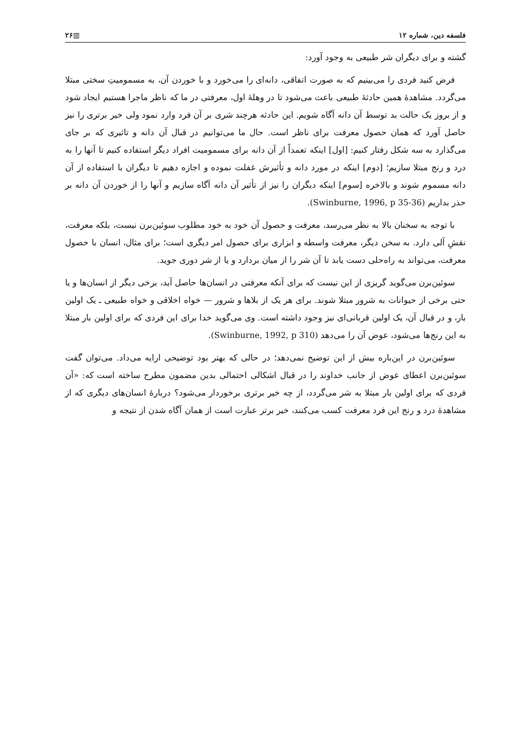فلسفه دین، شماره ۱۲ ▥۲۶
گشته و برای دیگران شر طبیعی به وجود آورد:
فرض کنید فردی را می‌بینیم که به صورت اتفاقی، دانه‌ای را می‌خورد و با خوردن آن، به مسمومیتِ سختی مبتلا می‌گردد. مشاهدهٔ همین حادثهٔ طبیعی باعث می‌شود تا در وهلهٔ اول، معرفتی در ما که ناظر ماجرا هستیم ایجاد شود و از بروز یک حالت بد توسط آن دانه آگاه شویم. این حادثه هرچند شری بر آن فرد وارد نمود ولی خیر برتری را نیز حاصل آورد که همان حصول معرفت برای ناظر است. حال ما می‌توانیم در قبال آن دانه و تاثیری که بر جای می‌گذارد به سه شکل رفتار کنیم: [اول] اینکه تعمداً از آن دانه برای مسمومیت افراد دیگر استفاده کنیم تا آنها را به درد و رنج مبتلا سازیم؛ [دوم] اینکه در مورد دانه و تأثیرش غفلت نموده و اجازه دهیم تا دیگران با استفاده از آن دانه مسموم شوند و بالاخره [سوم] اینکه دیگران را نیز از تأثیر آن دانه آگاه سازیم و آنها را از خوردن آن دانه بر حذر بداریم (Swinburne, 1996, p 35-36).
با توجه به سخنان بالا به نظر می‌رسد، معرفت و حصول آن خود به خود مطلوب سوئین‌برن نیست، بلکه معرفت، نقشِ آلی دارد. به سخن دیگر، معرفت واسطه و ابزاری برای حصول امر دیگری است؛ برای مثال، انسان با حصول معرفت، می‌تواند به راه‌حلی دست یابد تا آن شر را از میان بردارد و یا از شر دوری جوید.
سوئین‌برن می‌گوید گریزی از این نیست که برای آنکه معرفتی در انسان‌ها حاصل آید، برخی دیگر از انسان‌ها و یا حتی برخی از حیوانات به شرور مبتلا شوند. برای هر یک از بلاها و شرور — خواه اخلاقی و خواه طبیعی ـ یک اولین بار، و در قبال آن، یک اولین قربانی‌ای نیز وجود داشته است. وی می‌گوید خدا برای این فردی که برای اولین بار مبتلا به این رنج‌ها می‌شود، عوض آن را می‌دهد (Swinburne, 1992, p 310).
سوئین‌برن در این‌باره بیش از این توضیح نمی‌دهد؛ در حالی که بهتر بود توضیحی ارایه می‌داد. می‌توان گفت سوئین‌برن اعطای عوض از جانب خداوند را در قبال اشکالی احتمالی بدین مضمون مطرح ساخته است که: «آن فردی که برای اولین بار مبتلا به شر می‌گردد، از چه خیر برتری برخوردار می‌شود؟ دربارهٔ انسان‌های دیگری که از مشاهدهٔ درد و رنج این فرد معرفت کسب می‌کنند، خیر برتر عبارت است از همان آگاه شدن از نتیجه و